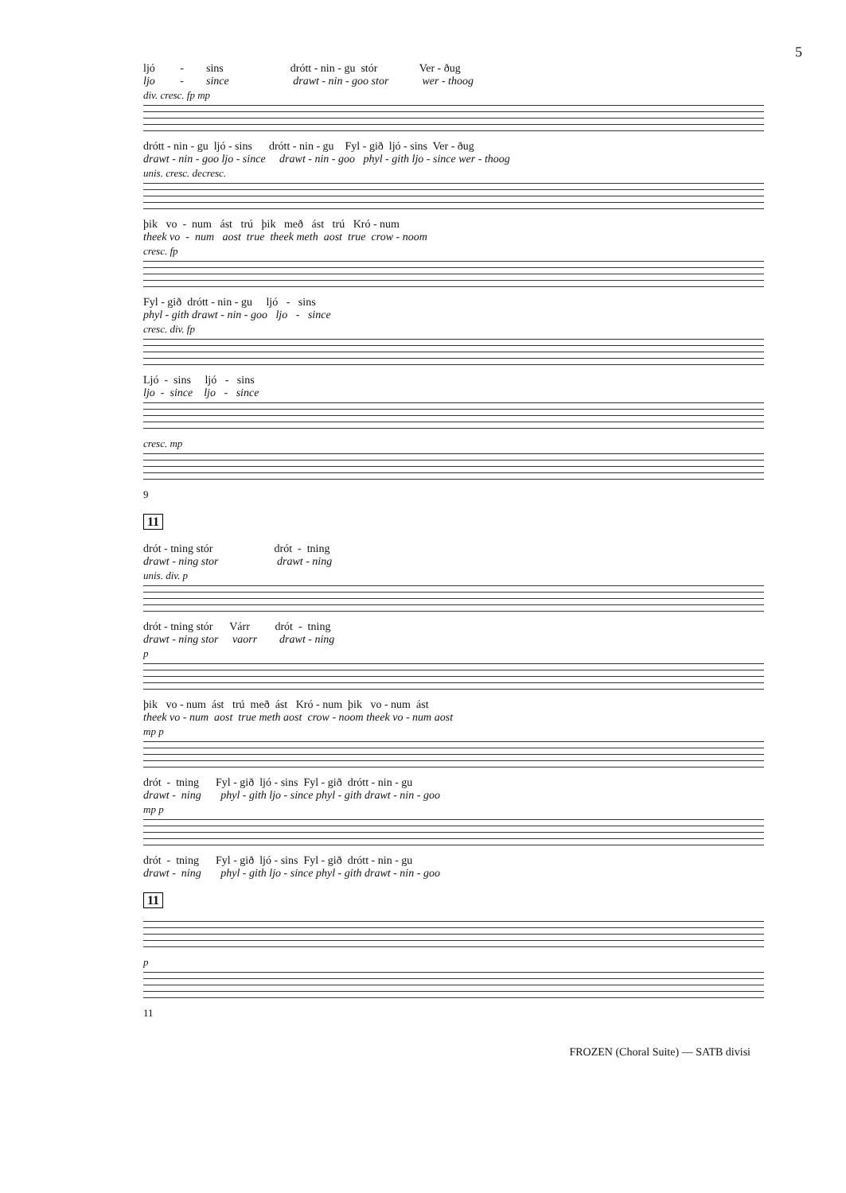5
ljó - sins drótt - nin - gu stór Ver - ðug
ljo - since drawt - nin - goo stor wer - thoog
div. cresc. fp mp
drótt - nin - gu ljó - sins drótt - nin - gu Fyl - gið ljó - sins Ver - ðug
drawt - nin - goo ljo - since drawt - nin - goo phyl - gith ljo - since wer - thoog
unis. cresc. decresc.
þik vo - num ást trú þik með ást trú Kró - num
theek vo - num aost true theek meth aost true crow - noom
cresc. fp
Fyl - gið drótt - nin - gu ljó - sins
phyl - gith drawt - nin - goo ljo - since
cresc. div. fp
Ljó - sins ljó - sins
ljo - since ljo - since
cresc. mp
9
11
drót - tning stór drót - tning
drawt - ning stor drawt - ning
unis. div. p
drót - tning stór Várr drót - tning
drawt - ning stor vaorr drawt - ning
p
þik vo - num ást trú með ást Kró - num þik vo - num ást
theek vo - num aost true meth aost crow - noom theek vo - num aost
mp p
drót - tning Fyl - gið ljó - sins Fyl - gið drótt - nin - gu
drawt - ning phyl - gith ljo - since phyl - gith drawt - nin - goo
mp p
drót - tning Fyl - gið ljó - sins Fyl - gið drótt - nin - gu
drawt - ning phyl - gith ljo - since phyl - gith drawt - nin - goo
11
p
11
FROZEN (Choral Suite) — SATB divisi